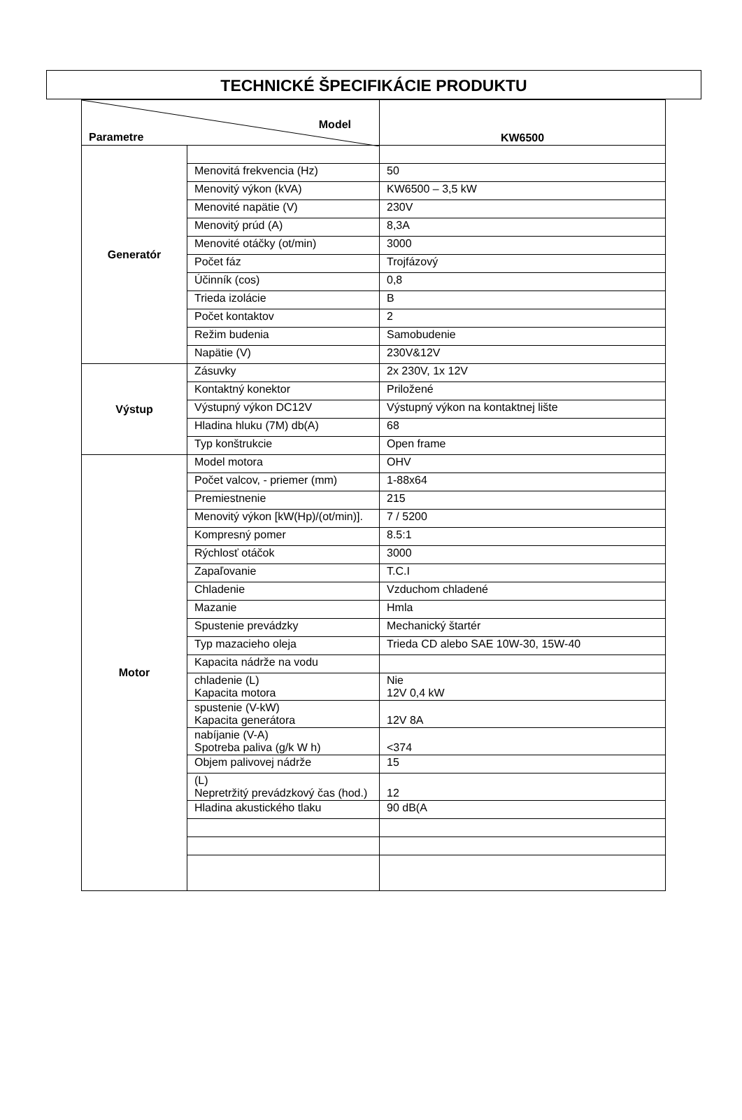TECHNICKÉ ŠPECIFIKÁCIE PRODUKTU
| Model Parametre | | KW6500 |
| Generatór | | |
| | Menovitá frekvencia (Hz) | 50 |
| | Menovitý výkon (kVA) | KW6500 – 3,5 kW |
| | Menovité napätie (V) | 230V |
| | Menovitý prúd (A) | 8,3A |
| | Menovité otáčky (ot/min) | 3000 |
| | Počet fáz | Trojfázový |
| | Účinník (cos) | 0,8 |
| | Trieda izolácie | B |
| | Počet kontaktov | 2 |
| | Režim budenia | Samobudenie |
| | Napätie (V) | 230V&12V |
| Výstup | Zásuvky | 2x 230V, 1x 12V |
| | Kontaktný konektor | Priložené |
| | Výstupný výkon DC12V | Výstupný výkon na kontaktnej lište |
| | Hladina hluku (7M) db(A) | 68 |
| | Typ konštrukcie | Open frame |
| Motor | Model motora | OHV |
| | Počet valcov, - priemer (mm) | 1-88x64 |
| | Premiestnenie | 215 |
| | Menovitý výkon [kW(Hp)/(ot/min)]. | 7 / 5200 |
| | Kompresný pomer | 8.5:1 |
| | Rýchlosť otáčok | 3000 |
| | Zapaľovanie | T.C.I |
| | Chladenie | Vzduchom chladené |
| | Mazanie | Hmla |
| | Spustenie prevádzky | Mechanický štartér |
| | Typ mazacieho oleja | Trieda CD alebo SAE 10W-30, 15W-40 |
| | Kapacita nádrže na vodu | |
| | chladenie (L) Kapacita motora | Nie 12V 0,4 kW |
| | spustenie (V-kW) Kapacita generátora | 12V 8A |
| | nabíjanie (V-A) Spotreba paliva (g/k W h) | <374 |
| | Objem palivovej nádrže | 15 |
| | (L) Nepretržitý prevádzkový čas (hod.) | 12 |
| | Hladina akustického tlaku | 90 dB(A |